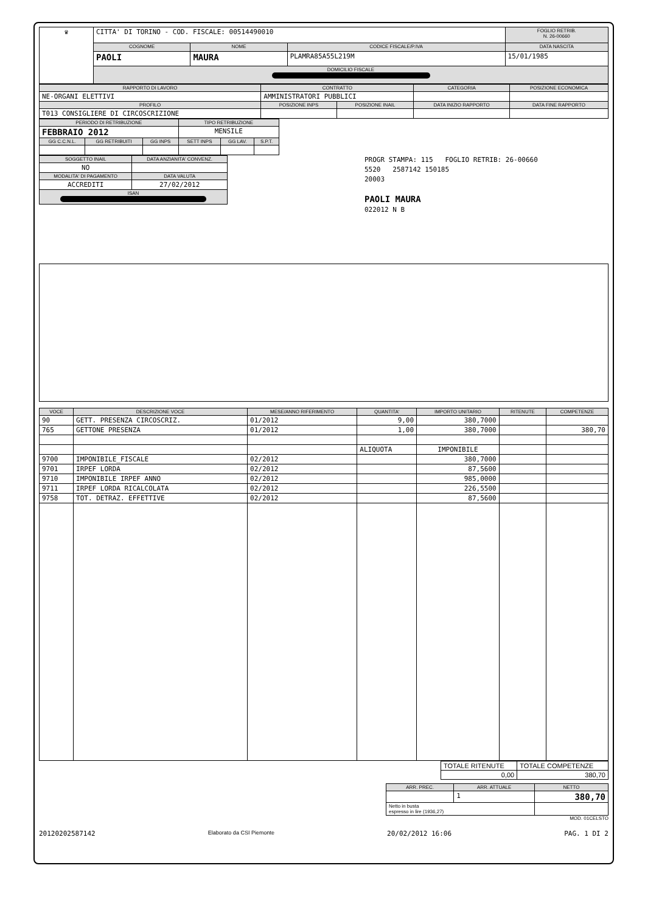| ♛ | CITTA' DI TORINO - COD. FISCALE: 00514490010 | | | FOGLIO RETRIB. N. 26-00660 |
| | COGNOME | NOME | CODICE FISCALE/P.IVA | DATA NASCITA |
| | PAOLI | MAURA | PLAMRA85A55L219M | 15/01/1985 |
| | DOMICILIO FISCALE | | | |
| RAPPORTO DI LAVORO | CONTRATTO | | CATEGORIA | POSIZIONE ECONOMICA |
| --- | --- | --- | --- | --- |
| NE-ORGANI ELETTIVI | AMMINISTRATORI PUBBLICI | | | |
| PROFILO | POSIZIONE INPS | POSIZIONE INAIL | DATA INIZIO RAPPORTO | DATA FINE RAPPORTO |
| T013 CONSIGLIERE DI CIRCOSCRIZIONE | | | | |
| PERIODO DI RETRIBUZIONE | | | TIPO RETRIBUZIONE | | |
| --- | --- | --- | --- | --- | --- |
| FEBBRAIO 2012 | | | MENSILE | | |
| GG C.C.N.L. | GG RETRIBUITI | GG INPS | SETT INPS | GG LAV. | S.P.T. |
| SOGGETTO INAIL | DATA ANZIANITA' CONVENZ. |
| --- | --- |
| NO | |
| MODALITA' DI PAGAMENTO | DATA VALUTA |
| ACCREDITI | 27/02/2012 |
| ISAN | |
PROGR STAMPA: 115 FOGLIO RETRIB: 26-00660
5520 2587142 150185
20003
PAOLI MAURA
022012 N B
| VOCE | DESCRIZIONE VOCE | MESE/ANNO RIFERIMENTO | QUANTITA' | IMPORTO UNITARIO | RITENUTE | COMPETENZE |
| --- | --- | --- | --- | --- | --- | --- |
| 90 | GETT. PRESENZA CIRCOSCRIZ. | 01/2012 | 9,00 | 380,7000 | | |
| 765 | GETTONE PRESENZA | 01/2012 | 1,00 | 380,7000 | | 380,70 |
| | | | ALIQUOTA | IMPONIBILE | | |
| 9700 | IMPONIBILE_FISCALE | 02/2012 | | 380,7000 | | |
| 9701 | IRPEF LORDA | 02/2012 | | 87,5600 | | |
| 9710 | IMPONIBILE IRPEF ANNO | 02/2012 | | 985,0000 | | |
| 9711 | IRPEF LORDA RICALCOLATA | 02/2012 | | 226,5500 | | |
| 9758 | TOT. DETRAZ. EFFETTIVE | 02/2012 | | 87,5600 | | |
| TOTALE RITENUTE | TOTALE COMPETENZE |
| 0,00 | 380,70 |
| ARR. PREC. | ARR. ATTUALE | NETTO |
| --- | --- | --- |
| | 1 | 380,70 |
| Netto in busta espresso in lire (1936,27) | | |
MOD. 01CELSTO
20120202587142 Elaborato da CSI Piemonte 20/02/2012 16:06 PAG. 1 DI 2